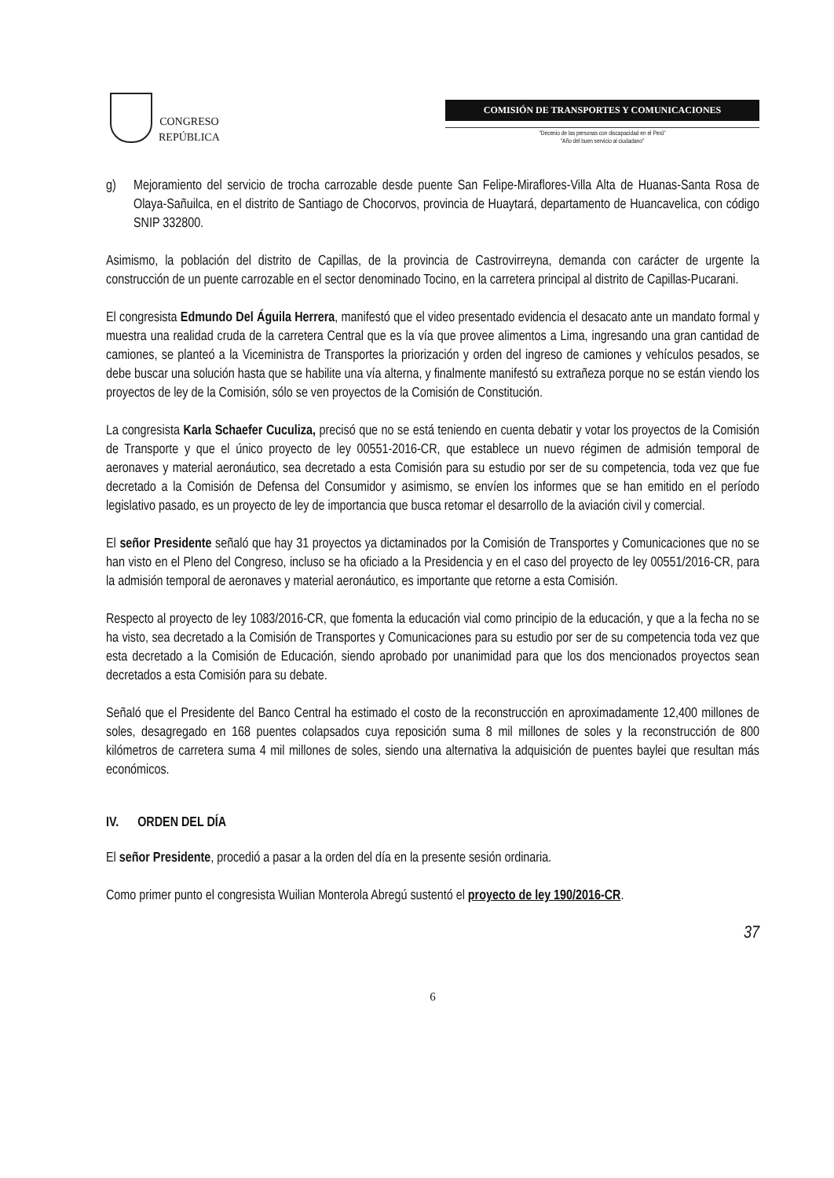CONGRESO
REPÚBLICA
COMISIÓN DE TRANSPORTES Y COMUNICACIONES
"Decenio de las personas con discapacidad en el Perú"
"Año del buen servicio al ciudadano"
g) Mejoramiento del servicio de trocha carrozable desde puente San Felipe-Miraflores-Villa Alta de Huanas-Santa Rosa de Olaya-Sañuilca, en el distrito de Santiago de Chocorvos, provincia de Huaytará, departamento de Huancavelica, con código SNIP 332800.
Asimismo, la población del distrito de Capillas, de la provincia de Castrovirreyna, demanda con carácter de urgente la construcción de un puente carrozable en el sector denominado Tocino, en la carretera principal al distrito de Capillas-Pucarani.
El congresista Edmundo Del Águila Herrera, manifestó que el video presentado evidencia el desacato ante un mandato formal y muestra una realidad cruda de la carretera Central que es la vía que provee alimentos a Lima, ingresando una gran cantidad de camiones, se planteó a la Viceministra de Transportes la priorización y orden del ingreso de camiones y vehículos pesados, se debe buscar una solución hasta que se habilite una vía alterna, y finalmente manifestó su extrañeza porque no se están viendo los proyectos de ley de la Comisión, sólo se ven proyectos de la Comisión de Constitución.
La congresista Karla Schaefer Cuculiza, precisó que no se está teniendo en cuenta debatir y votar los proyectos de la Comisión de Transporte y que el único proyecto de ley 00551-2016-CR, que establece un nuevo régimen de admisión temporal de aeronaves y material aeronáutico, sea decretado a esta Comisión para su estudio por ser de su competencia, toda vez que fue decretado a la Comisión de Defensa del Consumidor y asimismo, se envíen los informes que se han emitido en el período legislativo pasado, es un proyecto de ley de importancia que busca retomar el desarrollo de la aviación civil y comercial.
El señor Presidente señaló que hay 31 proyectos ya dictaminados por la Comisión de Transportes y Comunicaciones que no se han visto en el Pleno del Congreso, incluso se ha oficiado a la Presidencia y en el caso del proyecto de ley 00551/2016-CR, para la admisión temporal de aeronaves y material aeronáutico, es importante que retorne a esta Comisión.
Respecto al proyecto de ley 1083/2016-CR, que fomenta la educación vial como principio de la educación, y que a la fecha no se ha visto, sea decretado a la Comisión de Transportes y Comunicaciones para su estudio por ser de su competencia toda vez que esta decretado a la Comisión de Educación, siendo aprobado por unanimidad para que los dos mencionados proyectos sean decretados a esta Comisión para su debate.
Señaló que el Presidente del Banco Central ha estimado el costo de la reconstrucción en aproximadamente 12,400 millones de soles, desagregado en 168 puentes colapsados cuya reposición suma 8 mil millones de soles y la reconstrucción de 800 kilómetros de carretera suma 4 mil millones de soles, siendo una alternativa la adquisición de puentes baylei que resultan más económicos.
IV. ORDEN DEL DÍA
El señor Presidente, procedió a pasar a la orden del día en la presente sesión ordinaria.
Como primer punto el congresista Wuilian Monterola Abregú sustentó el proyecto de ley 190/2016-CR.
37
6